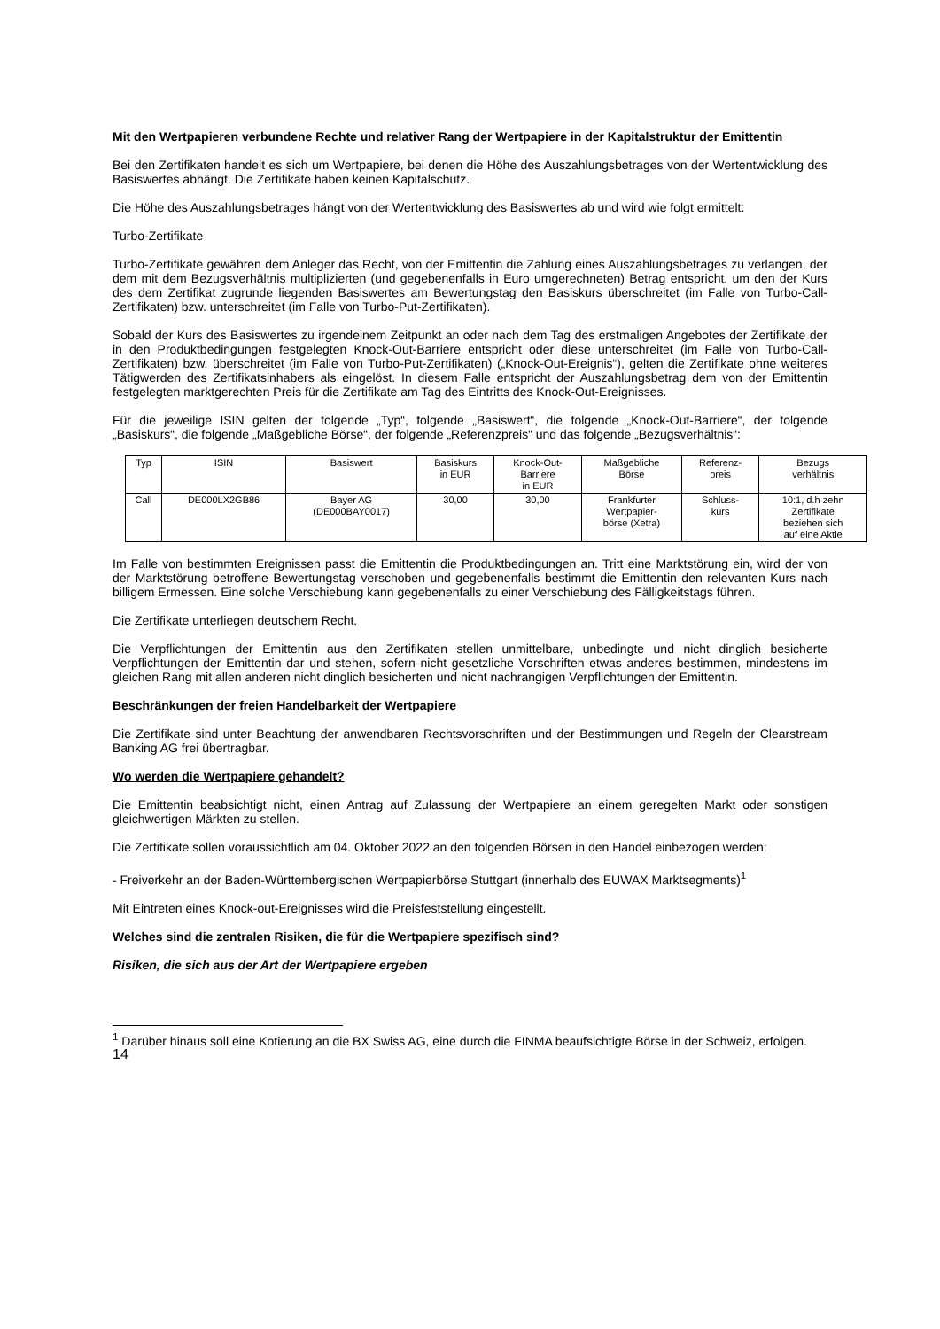Mit den Wertpapieren verbundene Rechte und relativer Rang der Wertpapiere in der Kapitalstruktur der Emittentin
Bei den Zertifikaten handelt es sich um Wertpapiere, bei denen die Höhe des Auszahlungsbetrages von der Wertentwicklung des Basiswertes abhängt. Die Zertifikate haben keinen Kapitalschutz.
Die Höhe des Auszahlungsbetrages hängt von der Wertentwicklung des Basiswertes ab und wird wie folgt ermittelt:
Turbo-Zertifikate
Turbo-Zertifikate gewähren dem Anleger das Recht, von der Emittentin die Zahlung eines Auszahlungsbetrages zu verlangen, der dem mit dem Bezugsverhältnis multiplizierten (und gegebenenfalls in Euro umgerechneten) Betrag entspricht, um den der Kurs des dem Zertifikat zugrunde liegenden Basiswertes am Bewertungstag den Basiskurs überschreitet (im Falle von Turbo-Call-Zertifikaten) bzw. unterschreitet (im Falle von Turbo-Put-Zertifikaten).
Sobald der Kurs des Basiswertes zu irgendeinem Zeitpunkt an oder nach dem Tag des erstmaligen Angebotes der Zertifikate der in den Produktbedingungen festgelegten Knock-Out-Barriere entspricht oder diese unterschreitet (im Falle von Turbo-Call-Zertifikaten) bzw. überschreitet (im Falle von Turbo-Put-Zertifikaten) („Knock-Out-Ereignis“), gelten die Zertifikate ohne weiteres Tätigwerden des Zertifikatsinhabers als eingelöst. In diesem Falle entspricht der Auszahlungsbetrag dem von der Emittentin festgelegten marktgerechten Preis für die Zertifikate am Tag des Eintritts des Knock-Out-Ereignisses.
Für die jeweilige ISIN gelten der folgende „Typ“, folgende „Basiswert“, die folgende „Knock-Out-Barriere“, der folgende „Basiskurs“, die folgende „Maßgebliche Börse“, der folgende „Referenzpreis“ und das folgende „Bezugsverhältnis“:
| Typ | ISIN | Basiswert | Basiskurs in EUR | Knock-Out- Barriere in EUR | Maßgebliche Börse | Referenz- preis | Bezugs verhältnis |
| Call | DE000LX2GB86 | Bayer AG (DE000BAY0017) | 30,00 | 30,00 | Frankfurter Wertpapier- börse (Xetra) | Schluss- kurs | 10:1, d.h zehn Zertifikate beziehen sich auf eine Aktie |
Im Falle von bestimmten Ereignissen passt die Emittentin die Produktbedingungen an. Tritt eine Marktstörung ein, wird der von der Marktstörung betroffene Bewertungstag verschoben und gegebenenfalls bestimmt die Emittentin den relevanten Kurs nach billigem Ermessen. Eine solche Verschiebung kann gegebenenfalls zu einer Verschiebung des Fälligkeitstags führen.
Die Zertifikate unterliegen deutschem Recht.
Die Verpflichtungen der Emittentin aus den Zertifikaten stellen unmittelbare, unbedingte und nicht dinglich besicherte Verpflichtungen der Emittentin dar und stehen, sofern nicht gesetzliche Vorschriften etwas anderes bestimmen, mindestens im gleichen Rang mit allen anderen nicht dinglich besicherten und nicht nachrangigen Verpflichtungen der Emittentin.
Beschränkungen der freien Handelbarkeit der Wertpapiere
Die Zertifikate sind unter Beachtung der anwendbaren Rechtsvorschriften und der Bestimmungen und Regeln der Clearstream Banking AG frei übertragbar.
Wo werden die Wertpapiere gehandelt?
Die Emittentin beabsichtigt nicht, einen Antrag auf Zulassung der Wertpapiere an einem geregelten Markt oder sonstigen gleichwertigen Märkten zu stellen.
Die Zertifikate sollen voraussichtlich am 04. Oktober 2022 an den folgenden Börsen in den Handel einbezogen werden:
- Freiverkehr an der Baden-Württembergischen Wertpapierbörse Stuttgart (innerhalb des EUWAX Marktsegments)<sup>1</sup>
Mit Eintreten eines Knock-out-Ereignisses wird die Preisfeststellung eingestellt.
Welches sind die zentralen Risiken, die für die Wertpapiere spezifisch sind?
Risiken, die sich aus der Art der Wertpapiere ergeben
<sup>1</sup> Darüber hinaus soll eine Kotierung an die BX Swiss AG, eine durch die FINMA beaufsichtigte Börse in der Schweiz, erfolgen.
14